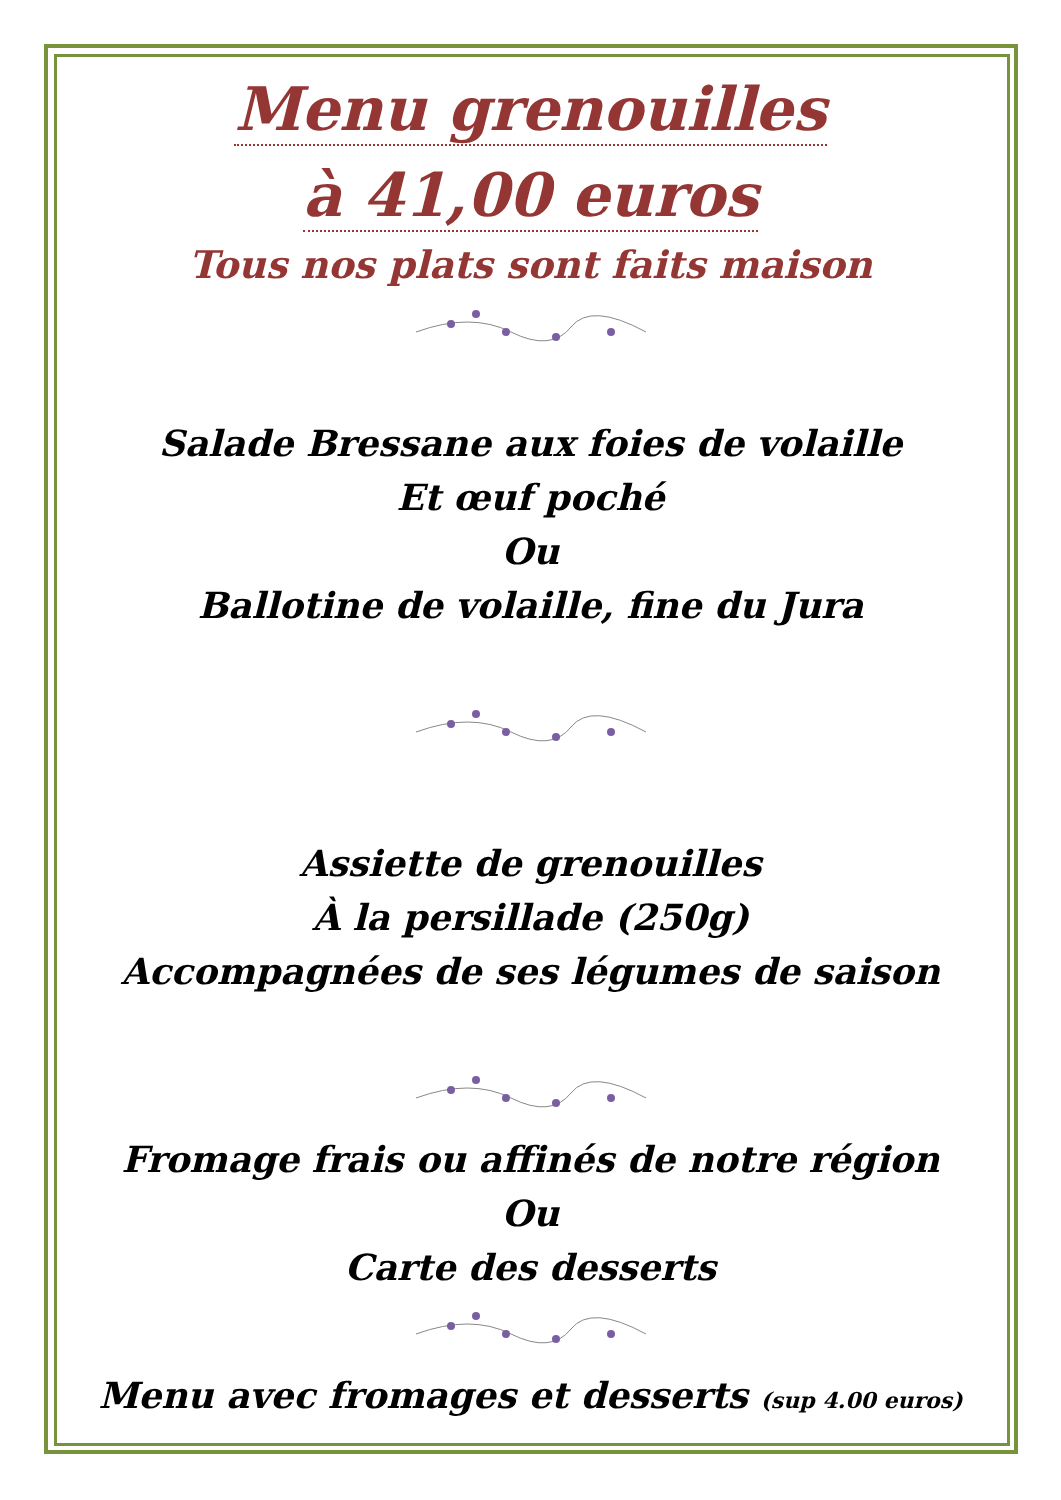Menu grenouilles
à 41,00 euros
Tous nos plats sont faits maison
Salade Bressane aux foies de volaille
Et œuf poché
Ou
Ballotine de volaille, fine du Jura
Assiette de grenouilles
À la persillade (250g)
Accompagnées de ses légumes de saison
Fromage frais ou affinés de notre région
Ou
Carte des desserts
Menu avec fromages et desserts (sup 4.00 euros)